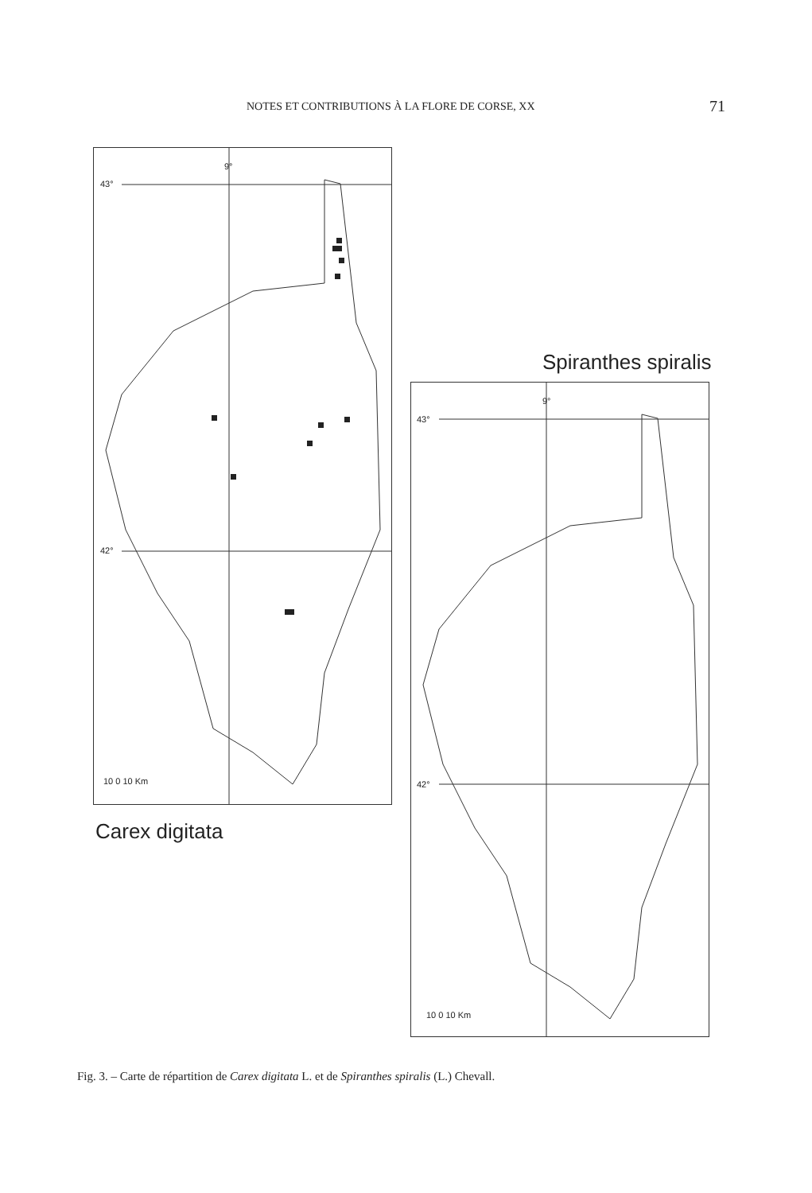NOTES ET CONTRIBUTIONS À LA FLORE DE CORSE, XX 71
9°
43°
42°
10 0 10 Km
Carex digitata
Spiranthes spiralis
9°
43°
42°
10 0 10 Km
Fig. 3. – Carte de répartition de Carex digitata L. et de Spiranthes spiralis (L.) Chevall.